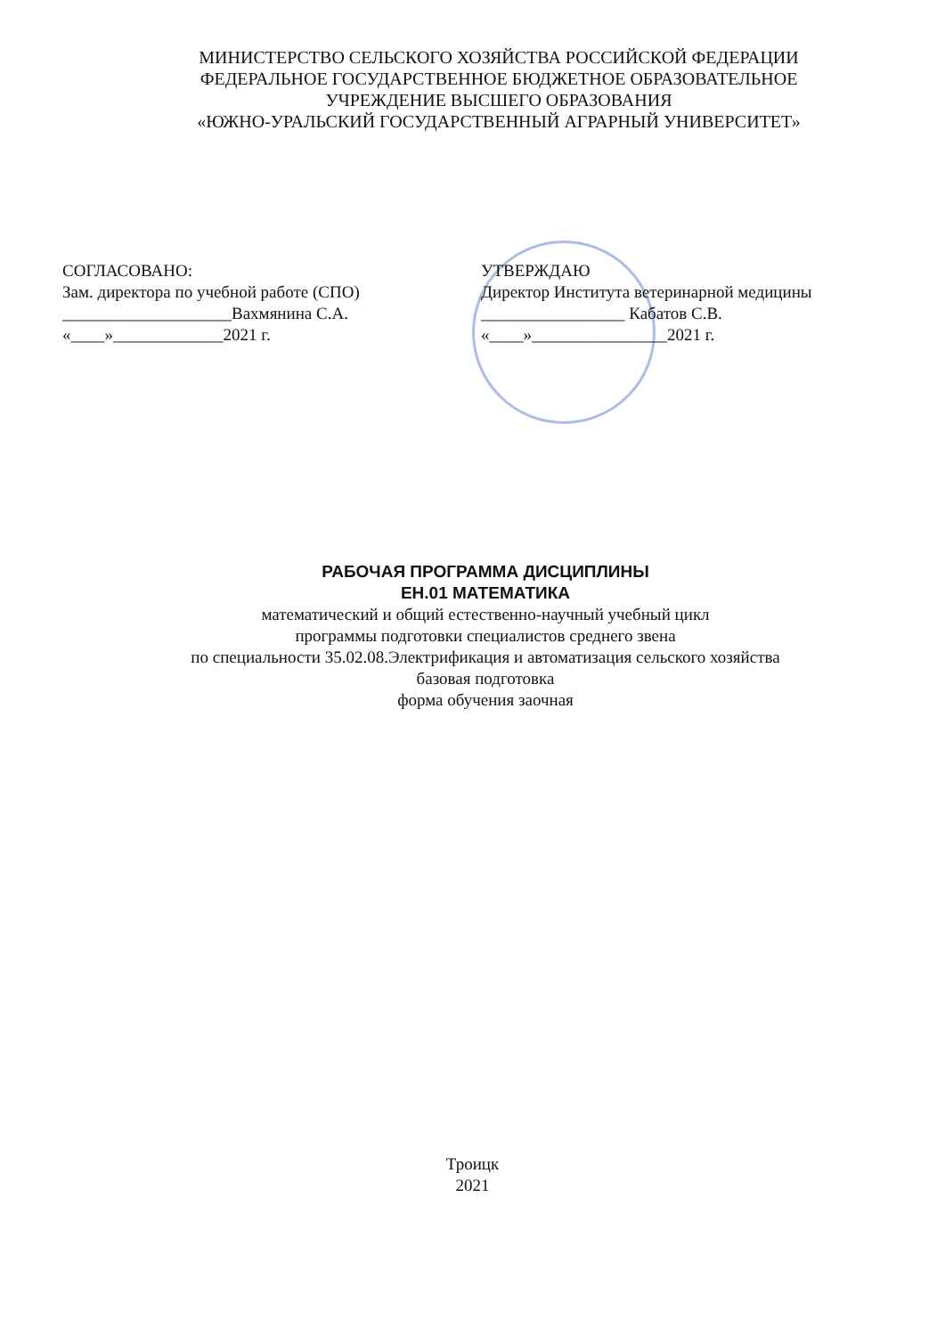МИНИСТЕРСТВО СЕЛЬСКОГО ХОЗЯЙСТВА РОССИЙСКОЙ ФЕДЕРАЦИИ
ФЕДЕРАЛЬНОЕ ГОСУДАРСТВЕННОЕ БЮДЖЕТНОЕ ОБРАЗОВАТЕЛЬНОЕ
УЧРЕЖДЕНИЕ ВЫСШЕГО ОБРАЗОВАНИЯ
«ЮЖНО-УРАЛЬСКИЙ ГОСУДАРСТВЕННЫЙ АГРАРНЫЙ УНИВЕРСИТЕТ»
СОГЛАСОВАНО:
Зам. директора по учебной работе (СПО)
____________________Вахмянина С.А.
«____»_____________2021 г.
УТВЕРЖДАЮ
Директор Института ветеринарной медицины
_________________ Кабатов С.В.
«____»________________2021 г.
РАБОЧАЯ ПРОГРАММА ДИСЦИПЛИНЫ
ЕН.01 МАТЕМАТИКА
математический и общий естественно-научный учебный цикл
программы подготовки специалистов среднего звена
по специальности 35.02.08.Электрификация и автоматизация сельского хозяйства
базовая подготовка
форма обучения заочная
Троицк
2021